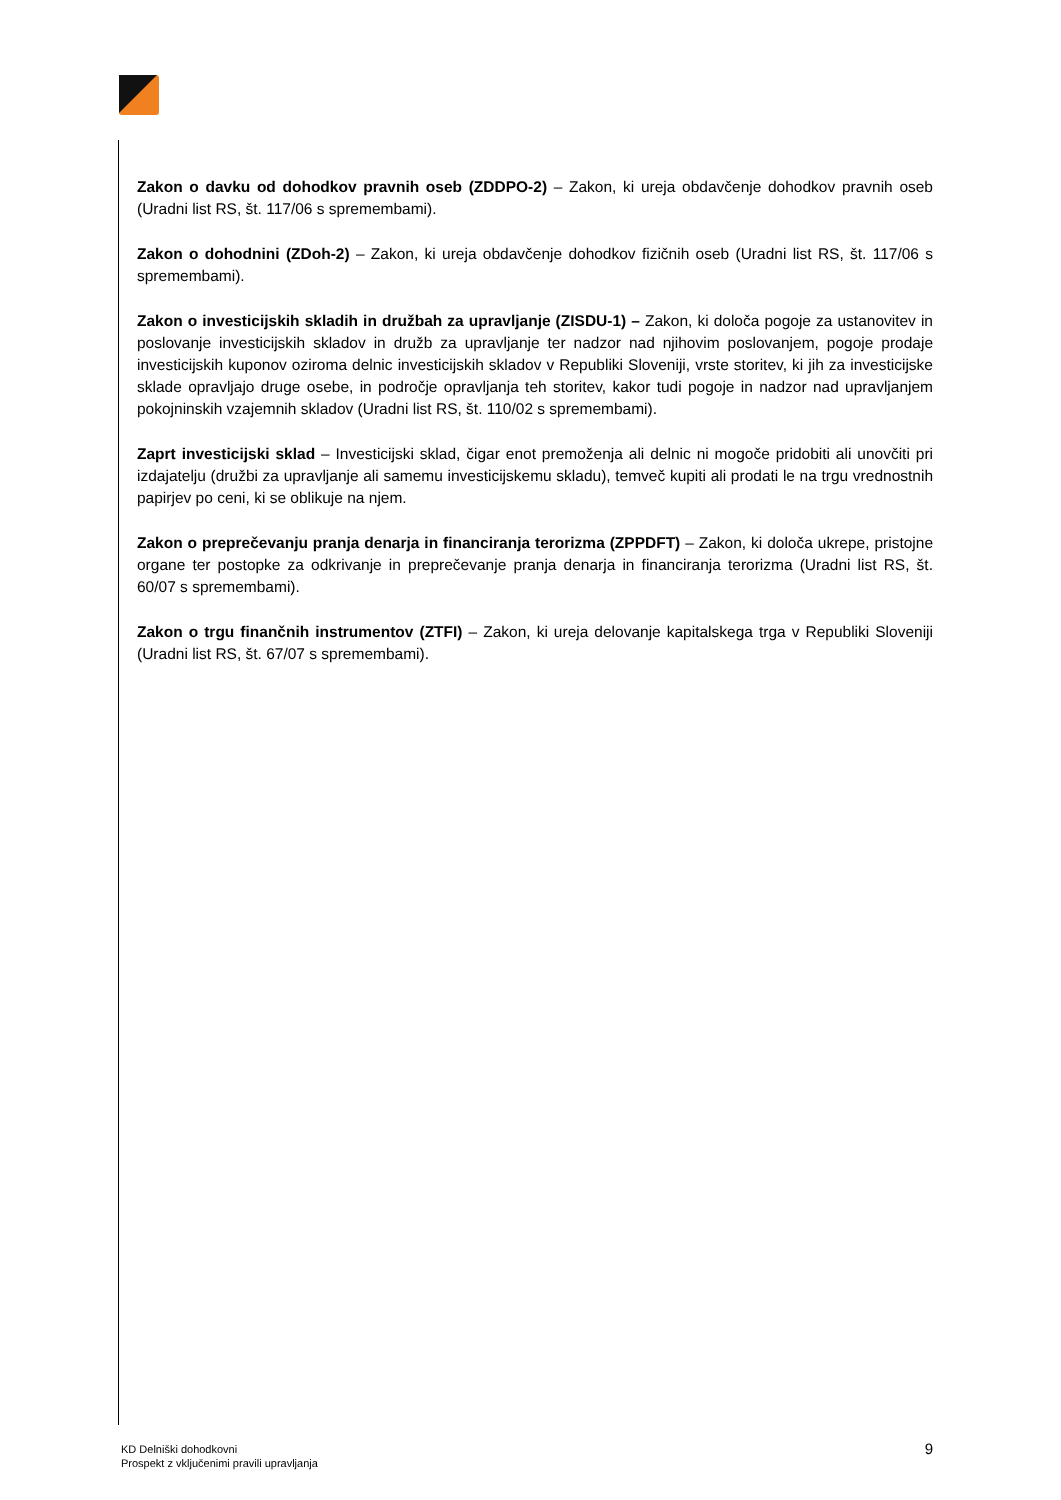Zakon o davku od dohodkov pravnih oseb (ZDDPO-2) – Zakon, ki ureja obdavčenje dohodkov pravnih oseb (Uradni list RS, št. 117/06 s spremembami).
Zakon o dohodnini (ZDoh-2) – Zakon, ki ureja obdavčenje dohodkov fizičnih oseb (Uradni list RS, št. 117/06 s spremembami).
Zakon o investicijskih skladih in družbah za upravljanje (ZISDU-1) – Zakon, ki določa pogoje za ustanovitev in poslovanje investicijskih skladov in družb za upravljanje ter nadzor nad njihovim poslovanjem, pogoje prodaje investicijskih kuponov oziroma delnic investicijskih skladov v Republiki Sloveniji, vrste storitev, ki jih za investicijske sklade opravljajo druge osebe, in področje opravljanja teh storitev, kakor tudi pogoje in nadzor nad upravljanjem pokojninskih vzajemnih skladov (Uradni list RS, št. 110/02 s spremembami).
Zaprt investicijski sklad – Investicijski sklad, čigar enot premoženja ali delnic ni mogoče pridobiti ali unovčiti pri izdajatelju (družbi za upravljanje ali samemu investicijskemu skladu), temveč kupiti ali prodati le na trgu vrednostnih papirjev po ceni, ki se oblikuje na njem.
Zakon o preprečevanju pranja denarja in financiranja terorizma (ZPPDFT) – Zakon, ki določa ukrepe, pristojne organe ter postopke za odkrivanje in preprečevanje pranja denarja in financiranja terorizma (Uradni list RS, št. 60/07 s spremembami).
Zakon o trgu finančnih instrumentov (ZTFI) – Zakon, ki ureja delovanje kapitalskega trga v Republiki Sloveniji (Uradni list RS, št. 67/07 s spremembami).
KD Delniški dohodkovni
Prospekt z vključenimi pravili upravljanja
9